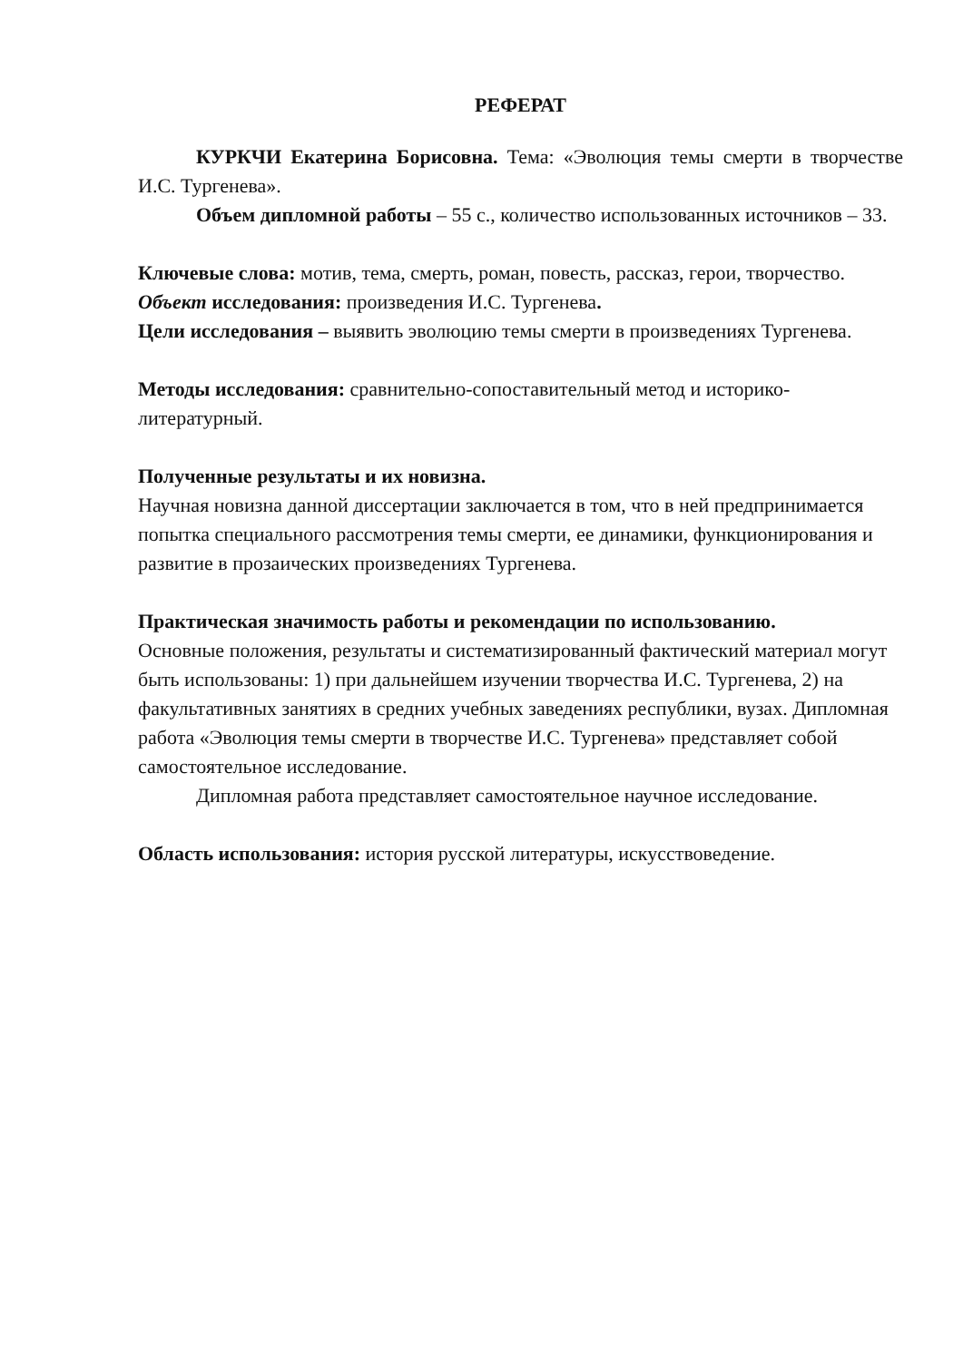РЕФЕРАТ
КУРКЧИ Екатерина Борисовна. Тема: «Эволюция темы смерти в творчестве И.С. Тургенева».
Объем дипломной работы – 55 с., количество использованных источников – 33.
Ключевые слова: мотив, тема, смерть, роман, повесть, рассказ, герои, творчество.
Объект исследования: произведения И.С. Тургенева.
Цели исследования – выявить эволюцию темы смерти в произведениях Тургенева.
Методы исследования: сравнительно-сопоставительный метод и историко-литературный.
Полученные результаты и их новизна.
Научная новизна данной диссертации заключается в том, что в ней предпринимается попытка специального рассмотрения темы смерти, ее динамики, функционирования и развитие в прозаических произведениях Тургенева.
Практическая значимость работы и рекомендации по использованию.
Основные положения, результаты и систематизированный фактический материал могут быть использованы: 1) при дальнейшем изучении творчества И.С. Тургенева, 2) на факультативных занятиях в средних учебных заведениях республики, вузах. Дипломная работа «Эволюция темы смерти в творчестве И.С. Тургенева» представляет собой самостоятельное исследование.
Дипломная работа представляет самостоятельное научное исследование.
Область использования: история русской литературы, искусствоведение.